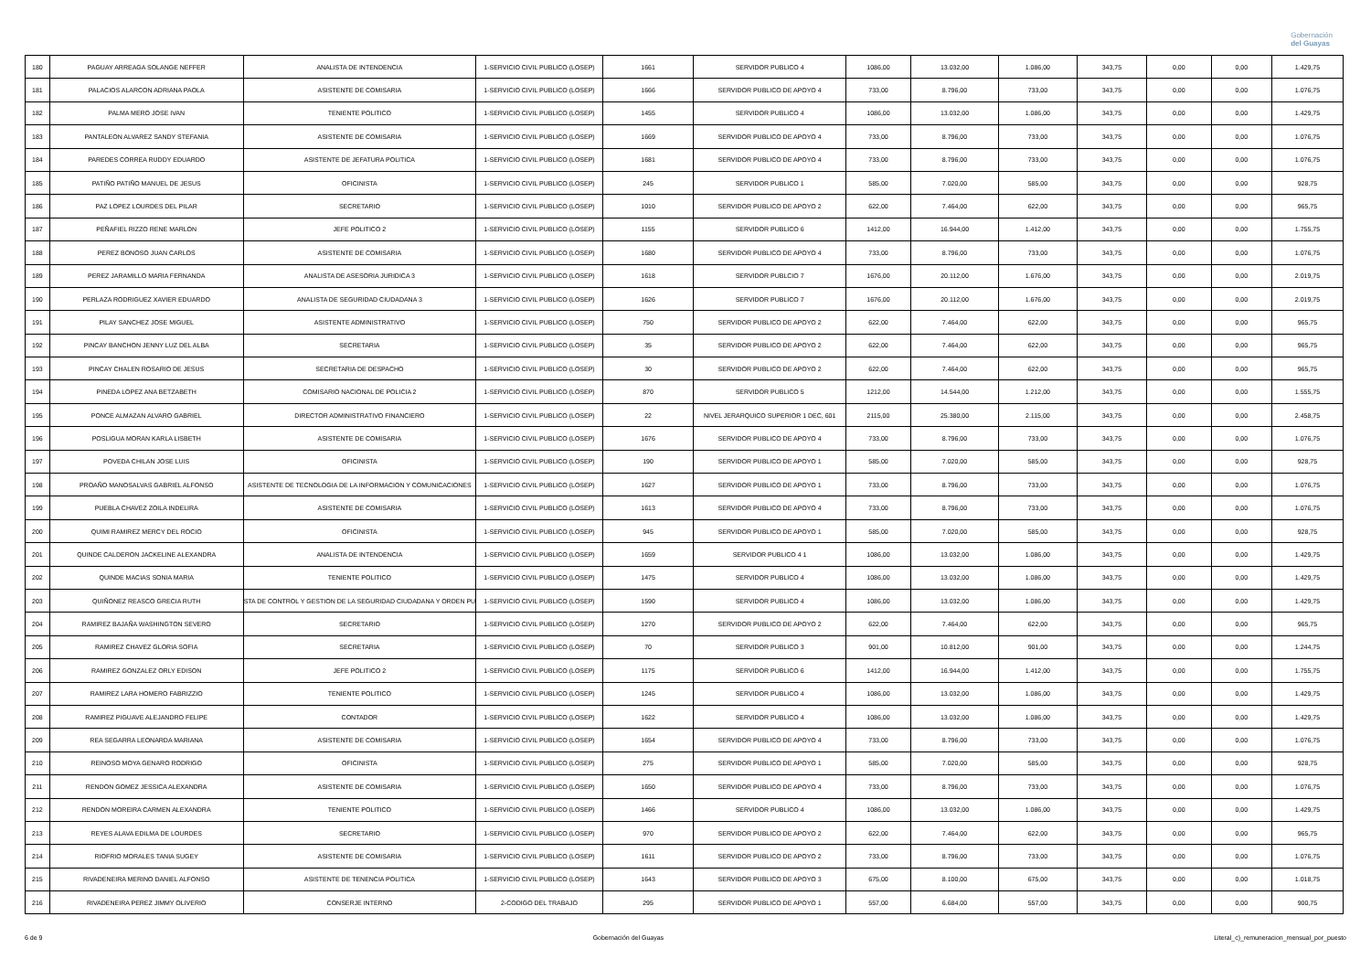Gobernación
del Guayas
| 180 | PAGUAY ARREAGA SOLANGE NEFFER | ANALISTA DE INTENDENCIA | 1-SERVICIO CIVIL PUBLICO (LOSEP) | 1661 | SERVIDOR PUBLICO 4 | 1086,00 | 13.032,00 | 1.086,00 | 343,75 | 0,00 | 0,00 | 1.429,75 |
| 181 | PALACIOS ALARCON ADRIANA PAOLA | ASISTENTE DE COMISARIA | 1-SERVICIO CIVIL PUBLICO (LOSEP) | 1666 | SERVIDOR PUBLICO DE APOYO 4 | 733,00 | 8.796,00 | 733,00 | 343,75 | 0,00 | 0,00 | 1.076,75 |
| 182 | PALMA MERO JOSE IVAN | TENIENTE POLITICO | 1-SERVICIO CIVIL PUBLICO (LOSEP) | 1455 | SERVIDOR PUBLICO 4 | 1086,00 | 13.032,00 | 1.086,00 | 343,75 | 0,00 | 0,00 | 1.429,75 |
| 183 | PANTALEON ALVAREZ SANDY STEFANIA | ASISTENTE DE COMISARIA | 1-SERVICIO CIVIL PUBLICO (LOSEP) | 1669 | SERVIDOR PUBLICO DE APOYO 4 | 733,00 | 8.796,00 | 733,00 | 343,75 | 0,00 | 0,00 | 1.076,75 |
| 184 | PAREDES CORREA RUDDY EDUARDO | ASISTENTE DE JEFATURA POLITICA | 1-SERVICIO CIVIL PUBLICO (LOSEP) | 1681 | SERVIDOR PUBLICO DE APOYO 4 | 733,00 | 8.796,00 | 733,00 | 343,75 | 0,00 | 0,00 | 1.076,75 |
| 185 | PATIÑO PATIÑO MANUEL DE JESUS | OFICINISTA | 1-SERVICIO CIVIL PUBLICO (LOSEP) | 245 | SERVIDOR PUBLICO 1 | 585,00 | 7.020,00 | 585,00 | 343,75 | 0,00 | 0,00 | 928,75 |
| 186 | PAZ LOPEZ LOURDES DEL PILAR | SECRETARIO | 1-SERVICIO CIVIL PUBLICO (LOSEP) | 1010 | SERVIDOR PUBLICO DE APOYO 2 | 622,00 | 7.464,00 | 622,00 | 343,75 | 0,00 | 0,00 | 965,75 |
| 187 | PEÑAFIEL RIZZO RENE MARLON | JEFE POLITICO 2 | 1-SERVICIO CIVIL PUBLICO (LOSEP) | 1155 | SERVIDOR PUBLICO 6 | 1412,00 | 16.944,00 | 1.412,00 | 343,75 | 0,00 | 0,00 | 1.755,75 |
| 188 | PEREZ BONOSO JUAN CARLOS | ASISTENTE DE COMISARIA | 1-SERVICIO CIVIL PUBLICO (LOSEP) | 1680 | SERVIDOR PUBLICO DE APOYO 4 | 733,00 | 8.796,00 | 733,00 | 343,75 | 0,00 | 0,00 | 1.076,75 |
| 189 | PEREZ JARAMILLO MARIA FERNANDA | ANALISTA DE ASESORIA JURIDICA 3 | 1-SERVICIO CIVIL PUBLICO (LOSEP) | 1618 | SERVIDOR PUBLCIO 7 | 1676,00 | 20.112,00 | 1.676,00 | 343,75 | 0,00 | 0,00 | 2.019,75 |
| 190 | PERLAZA RODRIGUEZ XAVIER EDUARDO | ANALISTA DE SEGURIDAD CIUDADANA 3 | 1-SERVICIO CIVIL PUBLICO (LOSEP) | 1626 | SERVIDOR PUBLICO 7 | 1676,00 | 20.112,00 | 1.676,00 | 343,75 | 0,00 | 0,00 | 2.019,75 |
| 191 | PILAY SANCHEZ JOSE MIGUEL | ASISTENTE ADMINISTRATIVO | 1-SERVICIO CIVIL PUBLICO (LOSEP) | 750 | SERVIDOR PUBLICO DE APOYO 2 | 622,00 | 7.464,00 | 622,00 | 343,75 | 0,00 | 0,00 | 965,75 |
| 192 | PINCAY BANCHON JENNY LUZ DEL ALBA | SECRETARIA | 1-SERVICIO CIVIL PUBLICO (LOSEP) | 35 | SERVIDOR PUBLICO DE APOYO 2 | 622,00 | 7.464,00 | 622,00 | 343,75 | 0,00 | 0,00 | 965,75 |
| 193 | PINCAY CHALEN ROSARIO DE JESUS | SECRETARIA DE DESPACHO | 1-SERVICIO CIVIL PUBLICO (LOSEP) | 30 | SERVIDOR PUBLICO DE APOYO 2 | 622,00 | 7.464,00 | 622,00 | 343,75 | 0,00 | 0,00 | 965,75 |
| 194 | PINEDA LOPEZ ANA BETZABETH | COMISARIO NACIONAL DE POLICIA 2 | 1-SERVICIO CIVIL PUBLICO (LOSEP) | 870 | SERVIDOR PUBLICO 5 | 1212,00 | 14.544,00 | 1.212,00 | 343,75 | 0,00 | 0,00 | 1.555,75 |
| 195 | PONCE ALMAZAN ALVARO GABRIEL | DIRECTOR ADMINISTRATIVO FINANCIERO | 1-SERVICIO CIVIL PUBLICO (LOSEP) | 22 | NIVEL JERARQUICO SUPERIOR 1 DEC, 601 | 2115,00 | 25.380,00 | 2.115,00 | 343,75 | 0,00 | 0,00 | 2.458,75 |
| 196 | POSLIGUA MORAN KARLA LISBETH | ASISTENTE DE COMISARIA | 1-SERVICIO CIVIL PUBLICO (LOSEP) | 1676 | SERVIDOR PUBLICO DE APOYO 4 | 733,00 | 8.796,00 | 733,00 | 343,75 | 0,00 | 0,00 | 1.076,75 |
| 197 | POVEDA CHILAN JOSE LUIS | OFICINISTA | 1-SERVICIO CIVIL PUBLICO (LOSEP) | 190 | SERVIDOR PUBLICO DE APOYO 1 | 585,00 | 7.020,00 | 585,00 | 343,75 | 0,00 | 0,00 | 928,75 |
| 198 | PROAÑO MANOSALVAS GABRIEL ALFONSO | ASISTENTE DE TECNOLOGIA DE LA INFORMACION Y COMUNICACIONES | 1-SERVICIO CIVIL PUBLICO (LOSEP) | 1627 | SERVIDOR PUBLICO DE APOYO 1 | 733,00 | 8.796,00 | 733,00 | 343,75 | 0,00 | 0,00 | 1.076,75 |
| 199 | PUEBLA CHAVEZ ZOILA INDELIRA | ASISTENTE DE COMISARIA | 1-SERVICIO CIVIL PUBLICO (LOSEP) | 1613 | SERVIDOR PUBLICO DE APOYO 4 | 733,00 | 8.796,00 | 733,00 | 343,75 | 0,00 | 0,00 | 1.076,75 |
| 200 | QUIMI RAMIREZ MERCY DEL ROCIO | OFICINISTA | 1-SERVICIO CIVIL PUBLICO (LOSEP) | 945 | SERVIDOR PUBLICO DE APOYO 1 | 585,00 | 7.020,00 | 585,00 | 343,75 | 0,00 | 0,00 | 928,75 |
| 201 | QUINDE CALDERON JACKELINE ALEXANDRA | ANALISTA DE INTENDENCIA | 1-SERVICIO CIVIL PUBLICO (LOSEP) | 1659 | SERVIDOR PUBLICO 4 1 | 1086,00 | 13.032,00 | 1.086,00 | 343,75 | 0,00 | 0,00 | 1.429,75 |
| 202 | QUINDE MACIAS SONIA MARIA | TENIENTE POLITICO | 1-SERVICIO CIVIL PUBLICO (LOSEP) | 1475 | SERVIDOR PUBLICO 4 | 1086,00 | 13.032,00 | 1.086,00 | 343,75 | 0,00 | 0,00 | 1.429,75 |
| 203 | QUIÑONEZ REASCO GRECIA RUTH | STA DE CONTROL Y GESTION DE LA SEGURIDAD CIUDADANA Y ORDEN PU | 1-SERVICIO CIVIL PUBLICO (LOSEP) | 1590 | SERVIDOR PUBLICO 4 | 1086,00 | 13.032,00 | 1.086,00 | 343,75 | 0,00 | 0,00 | 1.429,75 |
| 204 | RAMIREZ BAJAÑA WASHINGTON SEVERO | SECRETARIO | 1-SERVICIO CIVIL PUBLICO (LOSEP) | 1270 | SERVIDOR PUBLICO DE APOYO 2 | 622,00 | 7.464,00 | 622,00 | 343,75 | 0,00 | 0,00 | 965,75 |
| 205 | RAMIREZ CHAVEZ GLORIA SOFIA | SECRETARIA | 1-SERVICIO CIVIL PUBLICO (LOSEP) | 70 | SERVIDOR PUBLICO 3 | 901,00 | 10.812,00 | 901,00 | 343,75 | 0,00 | 0,00 | 1.244,75 |
| 206 | RAMIREZ GONZALEZ ORLY EDISON | JEFE POLITICO 2 | 1-SERVICIO CIVIL PUBLICO (LOSEP) | 1175 | SERVIDOR PUBLICO 6 | 1412,00 | 16.944,00 | 1.412,00 | 343,75 | 0,00 | 0,00 | 1.755,75 |
| 207 | RAMIREZ LARA HOMERO FABRIZZIO | TENIENTE POLITICO | 1-SERVICIO CIVIL PUBLICO (LOSEP) | 1245 | SERVIDOR PUBLICO 4 | 1086,00 | 13.032,00 | 1.086,00 | 343,75 | 0,00 | 0,00 | 1.429,75 |
| 208 | RAMIREZ PIGUAVE ALEJANDRO FELIPE | CONTADOR | 1-SERVICIO CIVIL PUBLICO (LOSEP) | 1622 | SERVIDOR PUBLICO 4 | 1086,00 | 13.032,00 | 1.086,00 | 343,75 | 0,00 | 0,00 | 1.429,75 |
| 209 | REA SEGARRA LEONARDA MARIANA | ASISTENTE DE COMISARIA | 1-SERVICIO CIVIL PUBLICO (LOSEP) | 1654 | SERVIDOR PUBLICO DE APOYO 4 | 733,00 | 8.796,00 | 733,00 | 343,75 | 0,00 | 0,00 | 1.076,75 |
| 210 | REINOSO MOYA GENARO RODRIGO | OFICINISTA | 1-SERVICIO CIVIL PUBLICO (LOSEP) | 275 | SERVIDOR PUBLICO DE APOYO 1 | 585,00 | 7.020,00 | 585,00 | 343,75 | 0,00 | 0,00 | 928,75 |
| 211 | RENDON GOMEZ JESSICA ALEXANDRA | ASISTENTE DE COMISARIA | 1-SERVICIO CIVIL PUBLICO (LOSEP) | 1650 | SERVIDOR PUBLICO DE APOYO 4 | 733,00 | 8.796,00 | 733,00 | 343,75 | 0,00 | 0,00 | 1.076,75 |
| 212 | RENDON MOREIRA CARMEN ALEXANDRA | TENIENTE POLITICO | 1-SERVICIO CIVIL PUBLICO (LOSEP) | 1466 | SERVIDOR PUBLICO 4 | 1086,00 | 13.032,00 | 1.086,00 | 343,75 | 0,00 | 0,00 | 1.429,75 |
| 213 | REYES ALAVA EDILMA DE LOURDES | SECRETARIO | 1-SERVICIO CIVIL PUBLICO (LOSEP) | 970 | SERVIDOR PUBLICO DE APOYO 2 | 622,00 | 7.464,00 | 622,00 | 343,75 | 0,00 | 0,00 | 965,75 |
| 214 | RIOFRIO MORALES TANIA SUGEY | ASISTENTE DE COMISARIA | 1-SERVICIO CIVIL PUBLICO (LOSEP) | 1611 | SERVIDOR PUBLICO DE APOYO 2 | 733,00 | 8.796,00 | 733,00 | 343,75 | 0,00 | 0,00 | 1.076,75 |
| 215 | RIVADENEIRA MERINO DANIEL ALFONSO | ASISTENTE DE TENENCIA POLITICA | 1-SERVICIO CIVIL PUBLICO (LOSEP) | 1643 | SERVIDOR PUBLICO DE APOYO 3 | 675,00 | 8.100,00 | 675,00 | 343,75 | 0,00 | 0,00 | 1.018,75 |
| 216 | RIVADENEIRA PEREZ JIMMY OLIVERIO | CONSERJE INTERNO | 2-CODIGO DEL TRABAJO | 295 | SERVIDOR PUBLICO DE APOYO 1 | 557,00 | 6.684,00 | 557,00 | 343,75 | 0,00 | 0,00 | 900,75 |
6 de 9 Gobernación del Guayas Literal_c)_remuneracion_mensual_por_puesto